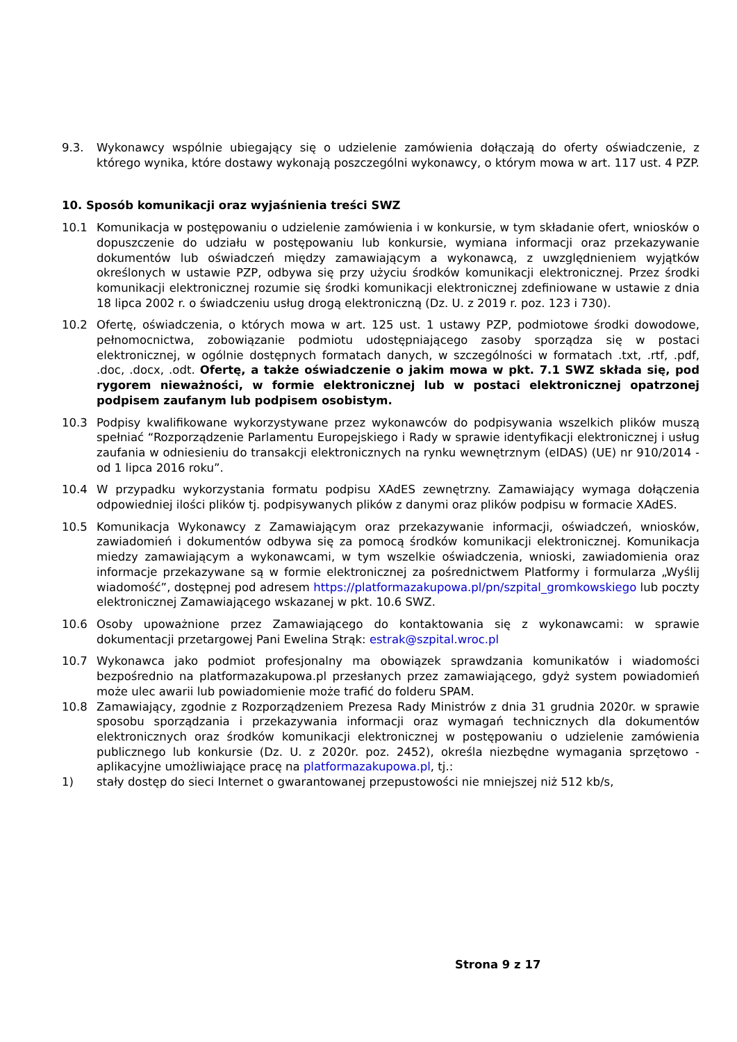9.3. Wykonawcy wspólnie ubiegający się o udzielenie zamówienia dołączają do oferty oświadczenie, z którego wynika, które dostawy wykonają poszczególni wykonawcy, o którym mowa w art. 117 ust. 4 PZP.
10. Sposób komunikacji oraz wyjaśnienia treści SWZ
10.1 Komunikacja w postępowaniu o udzielenie zamówienia i w konkursie, w tym składanie ofert, wniosków o dopuszczenie do udziału w postępowaniu lub konkursie, wymiana informacji oraz przekazywanie dokumentów lub oświadczeń między zamawiającym a wykonawcą, z uwzględnieniem wyjątków określonych w ustawie PZP, odbywa się przy użyciu środków komunikacji elektronicznej. Przez środki komunikacji elektronicznej rozumie się środki komunikacji elektronicznej zdefiniowane w ustawie z dnia 18 lipca 2002 r. o świadczeniu usług drogą elektroniczną (Dz. U. z 2019 r. poz. 123 i 730).
10.2 Ofertę, oświadczenia, o których mowa w art. 125 ust. 1 ustawy PZP, podmiotowe środki dowodowe, pełnomocnictwa, zobowiązanie podmiotu udostępniającego zasoby sporządza się w postaci elektronicznej, w ogólnie dostępnych formatach danych, w szczególności w formatach .txt, .rtf, .pdf, .doc, .docx, .odt. Ofertę, a także oświadczenie o jakim mowa w pkt. 7.1 SWZ składa się, pod rygorem nieważności, w formie elektronicznej lub w postaci elektronicznej opatrzonej podpisem zaufanym lub podpisem osobistym.
10.3 Podpisy kwalifikowane wykorzystywane przez wykonawców do podpisywania wszelkich plików muszą spełniać “Rozporządzenie Parlamentu Europejskiego i Rady w sprawie identyfikacji elektronicznej i usług zaufania w odniesieniu do transakcji elektronicznych na rynku wewnętrznym (eIDAS) (UE) nr 910/2014 - od 1 lipca 2016 roku”.
10.4 W przypadku wykorzystania formatu podpisu XAdES zewnętrzny. Zamawiający wymaga dołączenia odpowiedniej ilości plików tj. podpisywanych plików z danymi oraz plików podpisu w formacie XAdES.
10.5 Komunikacja Wykonawcy z Zamawiającym oraz przekazywanie informacji, oświadczeń, wniosków, zawiadomień i dokumentów odbywa się za pomocą środków komunikacji elektronicznej. Komunikacja miedzy zamawiającym a wykonawcami, w tym wszelkie oświadczenia, wnioski, zawiadomienia oraz informacje przekazywane są w formie elektronicznej za pośrednictwem Platformy i formularza „Wyślij wiadomość”, dostępnej pod adresem https://platformazakupowa.pl/pn/szpital_gromkowskiego lub poczty elektronicznej Zamawiającego wskazanej w pkt. 10.6 SWZ.
10.6 Osoby upoważnione przez Zamawiającego do kontaktowania się z wykonawcami: w sprawie dokumentacji przetargowej Pani Ewelina Strąk: estrak@szpital.wroc.pl
10.7 Wykonawca jako podmiot profesjonalny ma obowiązek sprawdzania komunikatów i wiadomości bezpośrednio na platformazakupowa.pl przesłanych przez zamawiającego, gdyż system powiadomień może ulec awarii lub powiadomienie może trafić do folderu SPAM.
10.8 Zamawiający, zgodnie z Rozporządzeniem Prezesa Rady Ministrów z dnia 31 grudnia 2020r. w sprawie sposobu sporządzania i przekazywania informacji oraz wymagań technicznych dla dokumentów elektronicznych oraz środków komunikacji elektronicznej w postępowaniu o udzielenie zamówienia publicznego lub konkursie (Dz. U. z 2020r. poz. 2452), określa niezbędne wymagania sprzętowo - aplikacyjne umożliwiające pracę na platformazakupowa.pl, tj.:
1) stały dostęp do sieci Internet o gwarantowanej przepustowości nie mniejszej niż 512 kb/s,
Strona 9 z 17